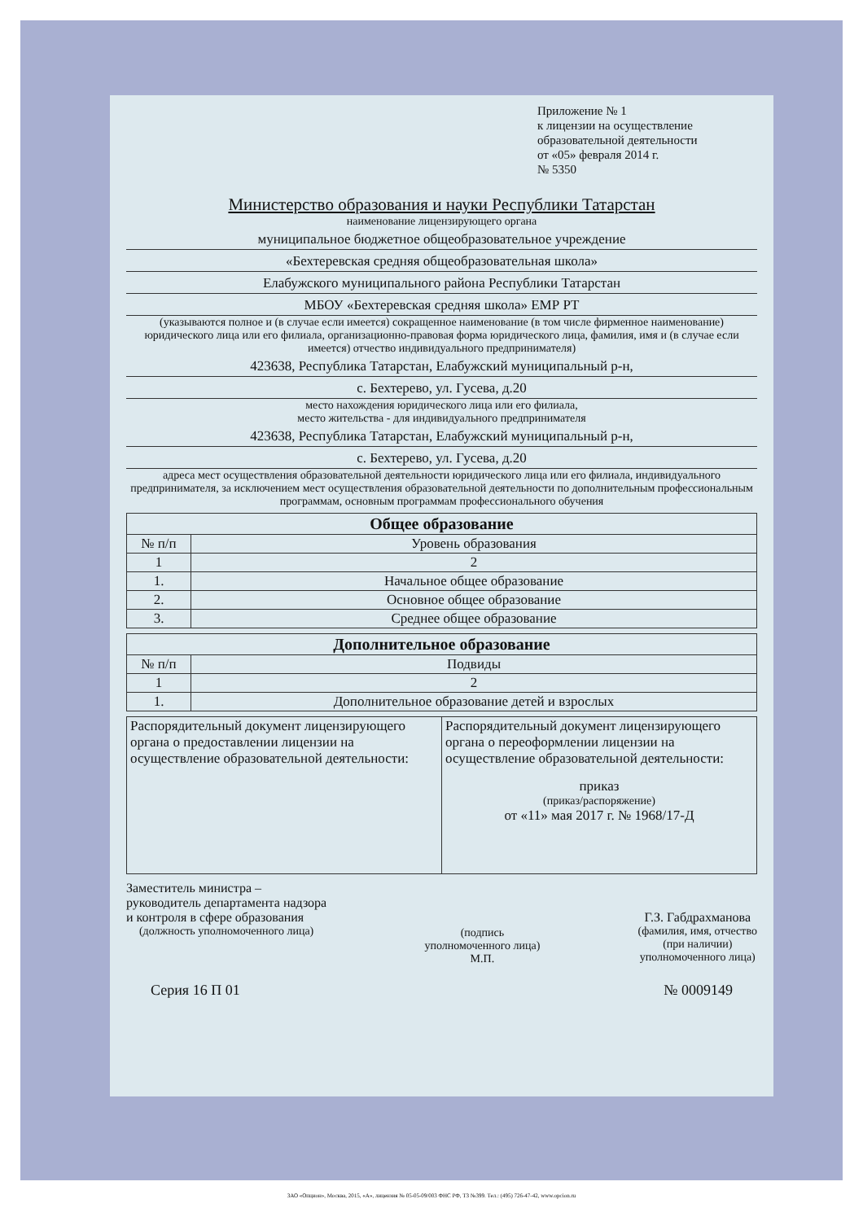Приложение № 1
к лицензии на осуществление
образовательной деятельности
от «05» февраля 2014 г.
№ 5350
Министерство образования и науки Республики Татарстан
наименование лицензирующего органа
муниципальное бюджетное общеобразовательное учреждение
«Бехтеревская средняя общеобразовательная школа»
Елабужского муниципального района Республики Татарстан
МБОУ «Бехтеревская средняя школа» ЕМР РТ
(указываются полное и (в случае если имеется) сокращенное наименование (в том числе фирменное наименование) юридического лица или его филиала, организационно-правовая форма юридического лица, фамилия, имя и (в случае если имеется) отчество индивидуального предпринимателя)
423638, Республика Татарстан, Елабужский муниципальный р-н,
с. Бехтерево, ул. Гусева, д.20
место нахождения юридического лица или его филиала,
место жительства - для индивидуального предпринимателя
423638, Республика Татарстан, Елабужский муниципальный р-н,
с. Бехтерево, ул. Гусева, д.20
адреса мест осуществления образовательной деятельности юридического лица или его филиала, индивидуального предпринимателя, за исключением мест осуществления образовательной деятельности по дополнительным профессиональным программам, основным программам профессионального обучения
| Общее образование | |
| --- | --- |
| № п/п | Уровень образования |
| 1 | 2 |
| 1. | Начальное общее образование |
| 2. | Основное общее образование |
| 3. | Среднее общее образование |
| Дополнительное образование | |
| --- | --- |
| № п/п | Подвиды |
| 1 | 2 |
| 1. | Дополнительное образование детей и взрослых |
| Распорядительный документ лицензирующего органа о предоставлении лицензии на осуществление образовательной деятельности: | Распорядительный документ лицензирующего органа о переоформлении лицензии на осуществление образовательной деятельности: приказ (приказ/распоряжение) от «11» мая 2017 г. № 1968/17-Д |
Заместитель министра –
руководитель департамента надзора
и контроля в сфере образования
(должность уполномоченного лица)
(подпись
уполномоченного лица)
М.П.
Г.З. Габдрахманова
(фамилия, имя, отчество
(при наличии)
уполномоченного лица)
Серия 16 П 01 № 0009149
ЗАО «Опцион», Москва, 2015, «А», лицензия № 05-05-09/003 ФНС РФ, ТЗ №399. Тел.: (495) 726-47-42, www.opcion.ru